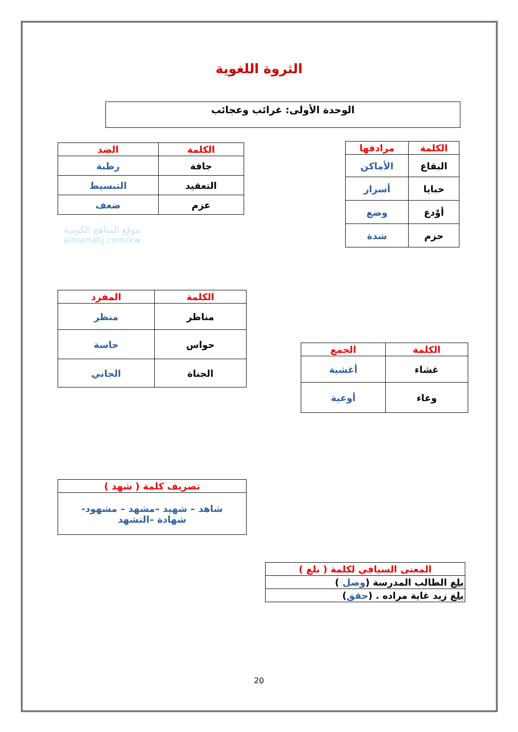الثروة اللغوية
الوحدة الأولى: غرائب وعجائب
| الكلمة | مرادفها |
| --- | --- |
| البقاع | الأماكن |
| خبايا | أسرار |
| أوْدع | وضع |
| حزم | شدة |
| الكلمة | الضد |
| --- | --- |
| جافة | رطبة |
| التعقيد | التبسيط |
| عزم | ضعف |
موقع المناهج الكويتية
almanahj.com/kw
| الكلمة | المفرد |
| --- | --- |
| مناظر | منظر |
| حواس | حاسة |
| الجناة | الجاني |
| الكلمة | الجمع |
| --- | --- |
| غشاء | أغشية |
| وعاء | أوعية |
| تصريف كلمة ( شهد ) |
| --- |
| شاهد – شهيد –مشهد – مشهود- شهادة –التشهد |
| المعنى السياقي لكلمة ( بلغ ) |
| --- |
| بلغ الطالب المدرسة ( وصل ) |
| بلغ زيد غاية مراده . ( حقق ) |
20